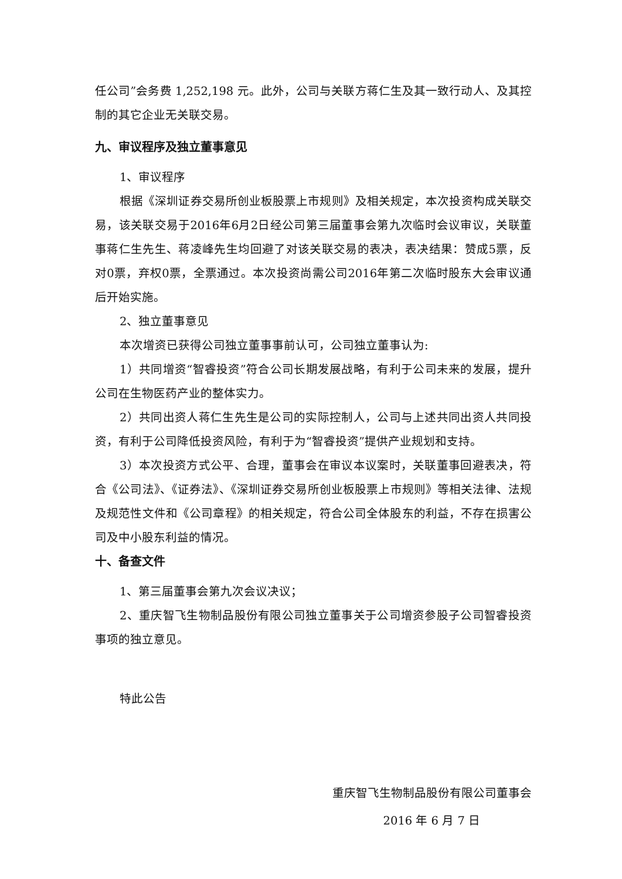任公司”会务费 1,252,198 元。此外，公司与关联方蒋仁生及其一致行动人、及其控制的其它企业无关联交易。
九、审议程序及独立董事意见
1、审议程序
根据《深圳证券交易所创业板股票上市规则》及相关规定，本次投资构成关联交易，该关联交易于2016年6月2日经公司第三届董事会第九次临时会议审议，关联董事蒋仁生先生、蒋凌峰先生均回避了对该关联交易的表决，表决结果：赞成5票，反对0票，弃权0票，全票通过。本次投资尚需公司2016年第二次临时股东大会审议通后开始实施。
2、独立董事意见
本次增资已获得公司独立董事事前认可，公司独立董事认为:
1）共同增资“智睿投资”符合公司长期发展战略，有利于公司未来的发展，提升公司在生物医药产业的整体实力。
2）共同出资人蒋仁生先生是公司的实际控制人，公司与上述共同出资人共同投资，有利于公司降低投资风险，有利于为“智睿投资”提供产业规划和支持。
3）本次投资方式公平、合理，董事会在审议本议案时，关联董事回避表决，符合《公司法》、《证券法》、《深圳证券交易所创业板股票上市规则》等相关法律、法规及规范性文件和《公司章程》的相关规定，符合公司全体股东的利益，不存在损害公司及中小股东利益的情况。
十、备查文件
1、第三届董事会第九次会议决议；
2、重庆智飞生物制品股份有限公司独立董事关于公司增资参股子公司智睿投资事项的独立意见。
特此公告
重庆智飞生物制品股份有限公司董事会
2016 年 6 月 7 日